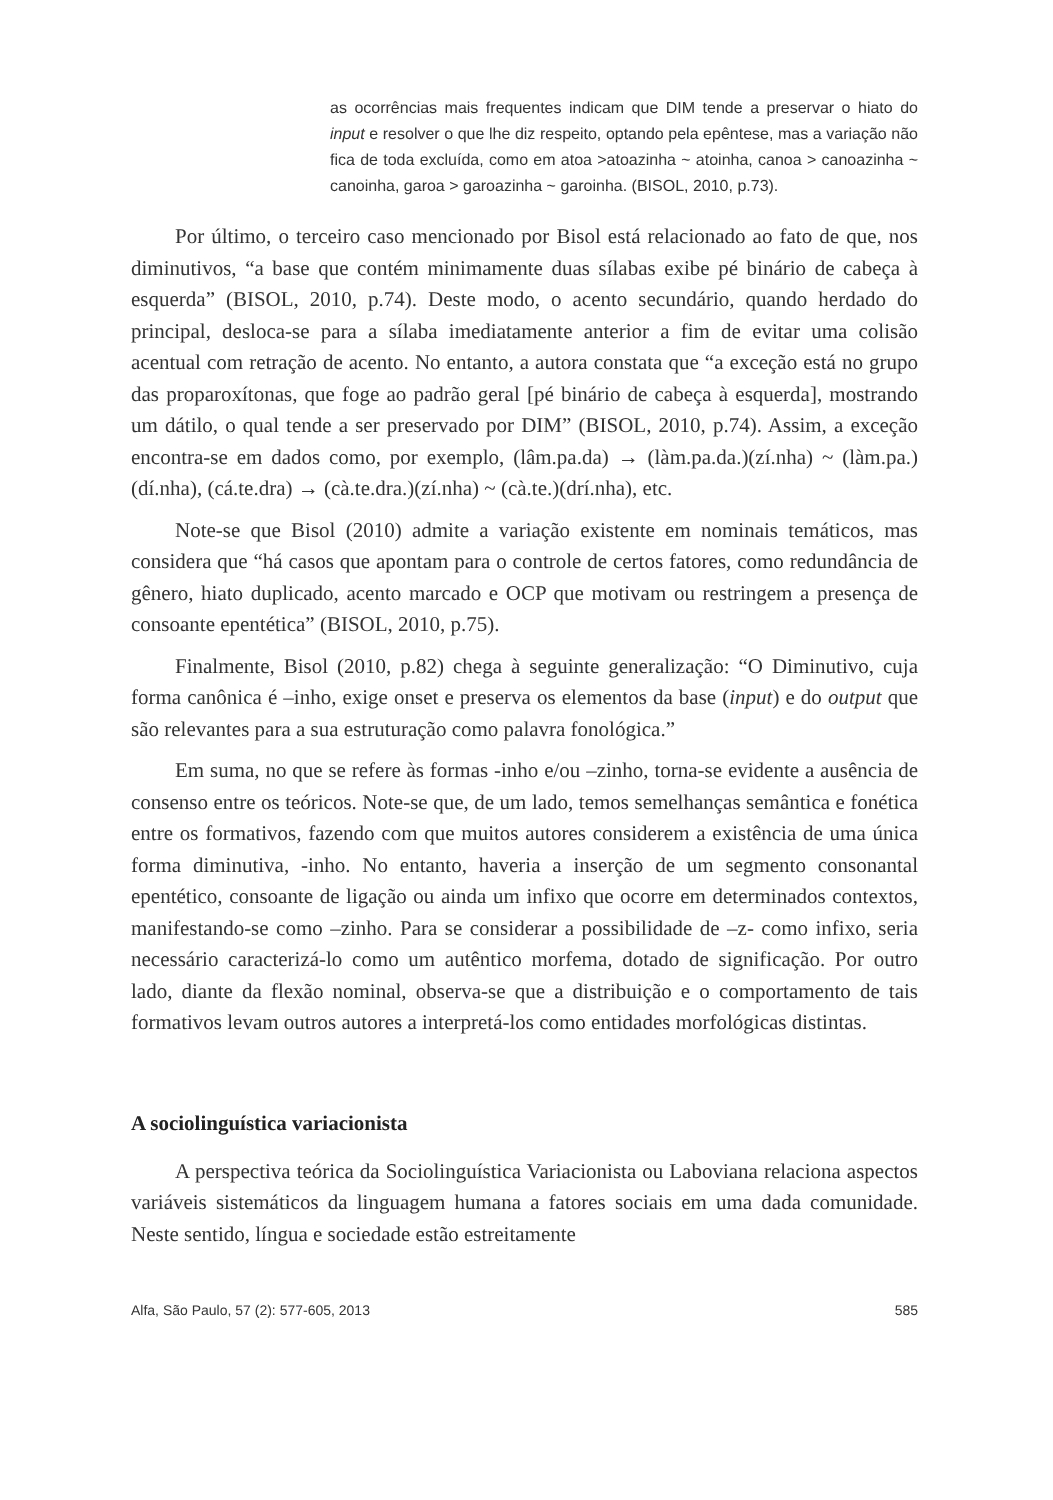as ocorrências mais frequentes indicam que DIM tende a preservar o hiato do input e resolver o que lhe diz respeito, optando pela epêntese, mas a variação não fica de toda excluída, como em atoa >atoazinha ~ atoinha, canoa > canoazinha ~ canoinha, garoa > garoazinha ~ garoinha. (BISOL, 2010, p.73).
Por último, o terceiro caso mencionado por Bisol está relacionado ao fato de que, nos diminutivos, “a base que contém minimamente duas sílabas exibe pé binário de cabeça à esquerda” (BISOL, 2010, p.74). Deste modo, o acento secundário, quando herdado do principal, desloca-se para a sílaba imediatamente anterior a fim de evitar uma colisão acentual com retração de acento. No entanto, a autora constata que “a exceção está no grupo das proparoxítonas, que foge ao padrão geral [pé binário de cabeça à esquerda], mostrando um dátilo, o qual tende a ser preservado por DIM” (BISOL, 2010, p.74). Assim, a exceção encontra-se em dados como, por exemplo, (lâm.pa.da) → (làm.pa.da.)(zí.nha) ~ (làm.pa.)(dí.nha), (cá.te.dra) → (cà.te.dra.)(zí.nha) ~ (cà.te.)(drí.nha), etc.
Note-se que Bisol (2010) admite a variação existente em nominais temáticos, mas considera que “há casos que apontam para o controle de certos fatores, como redundância de gênero, hiato duplicado, acento marcado e OCP que motivam ou restringem a presença de consoante epentética” (BISOL, 2010, p.75).
Finalmente, Bisol (2010, p.82) chega à seguinte generalização: “O Diminutivo, cuja forma canônica é –inho, exige onset e preserva os elementos da base (input) e do output que são relevantes para a sua estruturação como palavra fonológica.”
Em suma, no que se refere às formas -inho e/ou –zinho, torna-se evidente a ausência de consenso entre os teóricos. Note-se que, de um lado, temos semelhanças semântica e fonética entre os formativos, fazendo com que muitos autores considerem a existência de uma única forma diminutiva, -inho. No entanto, haveria a inserção de um segmento consonantal epentético, consoante de ligação ou ainda um infixo que ocorre em determinados contextos, manifestando-se como –zinho. Para se considerar a possibilidade de –z- como infixo, seria necessário caracterizá-lo como um autêntico morfema, dotado de significação. Por outro lado, diante da flexão nominal, observa-se que a distribuição e o comportamento de tais formativos levam outros autores a interpretá-los como entidades morfológicas distintas.
A sociolinguística variacionista
A perspectiva teórica da Sociolinguística Variacionista ou Laboviana relaciona aspectos variáveis sistemáticos da linguagem humana a fatores sociais em uma dada comunidade. Neste sentido, língua e sociedade estão estreitamente
Alfa, São Paulo, 57 (2): 577-605, 2013 585